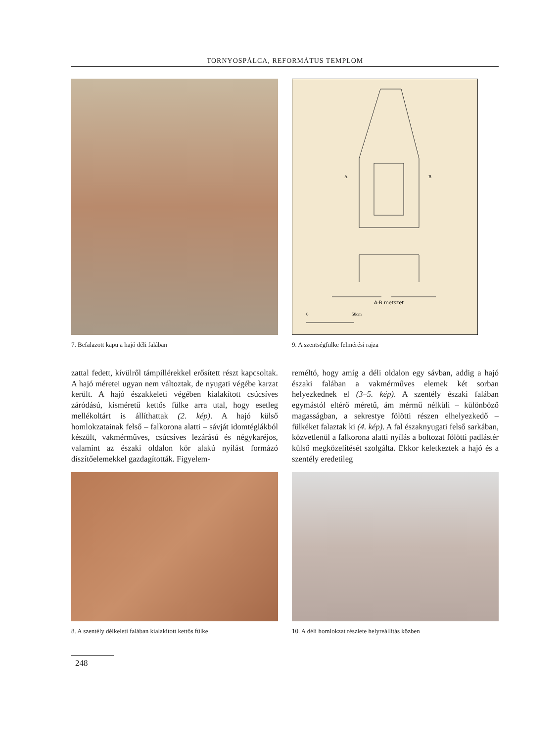TORNYOSPÁLCA, REFORMÁTUS TEMPLOM
7. Befalazott kapu a hajó déli falában
A-B metszet
0
50cm
A
B
9. A szentségfülke felmérési rajza
zattal fedett, kívülről támpillérekkel erősített részt kapcsoltak. A hajó méretei ugyan nem változtak, de nyugati végébe karzat került. A hajó északkeleti végében kialakított csúcsíves záródású, kisméretű kettős fülke arra utal, hogy esetleg mellékoltárt is állíthattak (2. kép). A hajó külső homlokzatainak felső – falkorona alatti – sávját idomtéglákból készült, vakmérműves, csúcsíves lezárású és négykaréjos, valamint az északi oldalon kör alakú nyílást formázó díszítőelemekkel gazdagították. Figyelem-
reméltó, hogy amíg a déli oldalon egy sávban, addig a hajó északi falában a vakmérműves elemek két sorban helyezkednek el (3–5. kép). A szentély északi falában egymástól eltérő méretű, ám mérmű nélküli – különböző magasságban, a sekrestye fölötti részen elhelyezkedő – fülkéket falaztak ki (4. kép). A fal északnyugati felső sarkában, közvetlenül a falkorona alatti nyílás a boltozat fölötti padlástér külső megközelítését szolgálta. Ekkor keletkeztek a hajó és a szentély eredetileg
8. A szentély délkeleti falában kialakított kettős fülke
10. A déli homlokzat részlete helyreállítás közben
248